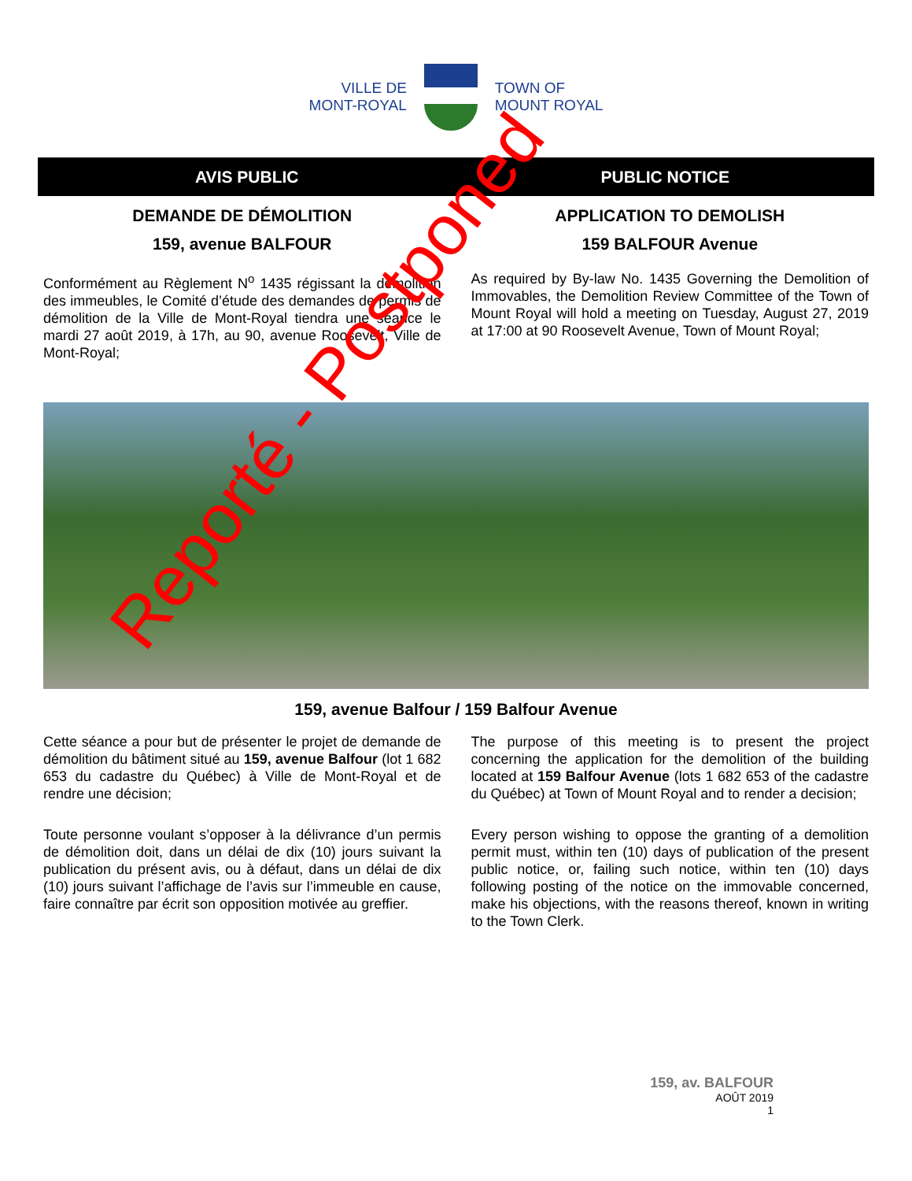VILLE DE
MONT-ROYAL
TOWN OF
MOUNT ROYAL
AVIS PUBLIC PUBLIC NOTICE
DEMANDE DE DÉMOLITION
159, avenue BALFOUR
Conformément au Règlement N<sup>o</sup> 1435 régissant la démolition des immeubles, le Comité d’étude des demandes de permis de démolition de la Ville de Mont-Royal tiendra une séance le mardi 27 août 2019, à 17h, au 90, avenue Roosevelt, Ville de Mont-Royal;
APPLICATION TO DEMOLISH
159 BALFOUR Avenue
As required by By-law No. 1435 Governing the Demolition of Immovables, the Demolition Review Committee of the Town of Mount Royal will hold a meeting on Tuesday, August 27, 2019 at 17:00 at 90 Roosevelt Avenue, Town of Mount Royal;
159, avenue Balfour / 159 Balfour Avenue
Cette séance a pour but de présenter le projet de demande de démolition du bâtiment situé au 159, avenue Balfour (lot 1 682 653 du cadastre du Québec) à Ville de Mont-Royal et de rendre une décision;
Toute personne voulant s’opposer à la délivrance d’un permis de démolition doit, dans un délai de dix (10) jours suivant la publication du présent avis, ou à défaut, dans un délai de dix (10) jours suivant l’affichage de l’avis sur l’immeuble en cause, faire connaître par écrit son opposition motivée au greffier.
The purpose of this meeting is to present the project concerning the application for the demolition of the building located at 159 Balfour Avenue (lots 1 682 653 of the cadastre du Québec) at Town of Mount Royal and to render a decision;
Every person wishing to oppose the granting of a demolition permit must, within ten (10) days of publication of the present public notice, or, failing such notice, within ten (10) days following posting of the notice on the immovable concerned, make his objections, with the reasons thereof, known in writing to the Town Clerk.
Reporté - Postponed
159, av. BALFOUR
AOÛT 2019
1